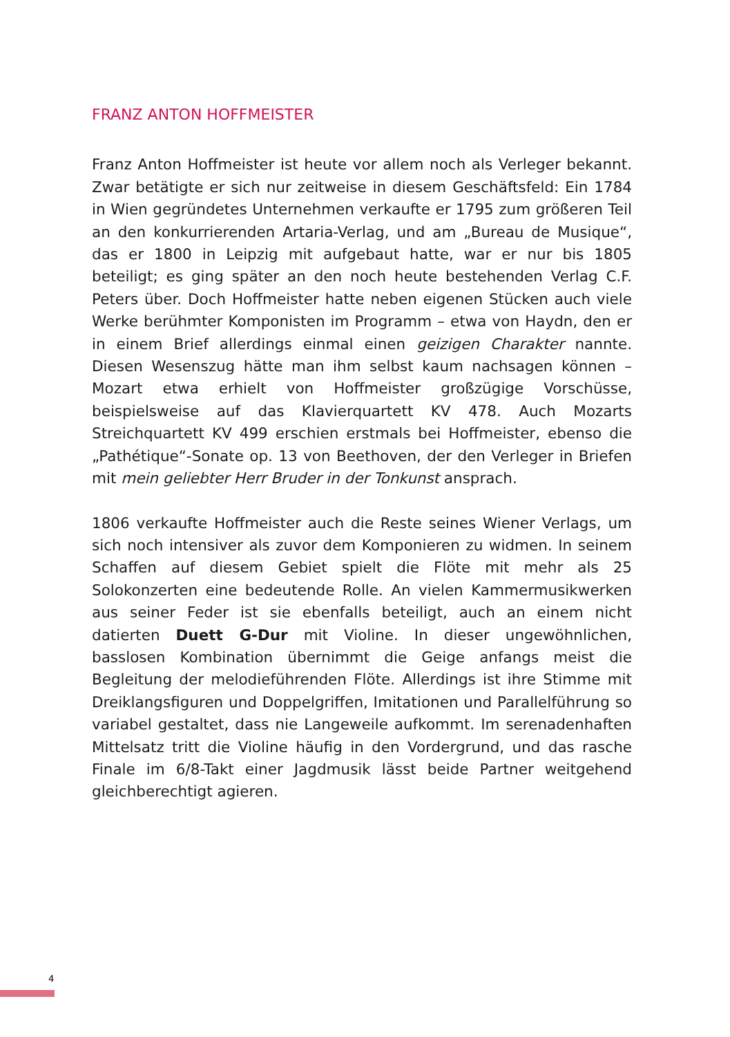FRANZ ANTON HOFFMEISTER
Franz Anton Hoffmeister ist heute vor allem noch als Verleger bekannt. Zwar betätigte er sich nur zeitweise in diesem Geschäftsfeld: Ein 1784 in Wien gegründetes Unternehmen verkaufte er 1795 zum größeren Teil an den konkurrierenden Artaria-Verlag, und am „Bureau de Musique“, das er 1800 in Leipzig mit aufgebaut hatte, war er nur bis 1805 beteiligt; es ging später an den noch heute bestehenden Verlag C.F. Peters über. Doch Hoffmeister hatte neben eigenen Stücken auch viele Werke berühmter Komponisten im Programm – etwa von Haydn, den er in einem Brief allerdings einmal einen geizigen Charakter nannte. Diesen Wesenszug hätte man ihm selbst kaum nachsagen können – Mozart etwa erhielt von Hoffmeister großzügige Vorschüsse, beispielsweise auf das Klavierquartett KV 478. Auch Mozarts Streichquartett KV 499 erschien erstmals bei Hoffmeister, ebenso die „Pathétique“-Sonate op. 13 von Beethoven, der den Verleger in Briefen mit mein geliebter Herr Bruder in der Tonkunst ansprach.
1806 verkaufte Hoffmeister auch die Reste seines Wiener Verlags, um sich noch intensiver als zuvor dem Komponieren zu widmen. In seinem Schaffen auf diesem Gebiet spielt die Flöte mit mehr als 25 Solokonzerten eine bedeutende Rolle. An vielen Kammermusikwerken aus seiner Feder ist sie ebenfalls beteiligt, auch an einem nicht datierten Duett G-Dur mit Violine. In dieser ungewöhnlichen, basslosen Kombination übernimmt die Geige anfangs meist die Begleitung der melodieführenden Flöte. Allerdings ist ihre Stimme mit Dreiklangsfiguren und Doppelgriffen, Imitationen und Parallelführung so variabel gestaltet, dass nie Langeweile aufkommt. Im serenadenhaften Mittelsatz tritt die Violine häufig in den Vordergrund, und das rasche Finale im 6/8-Takt einer Jagdmusik lässt beide Partner weitgehend gleichberechtigt agieren.
4